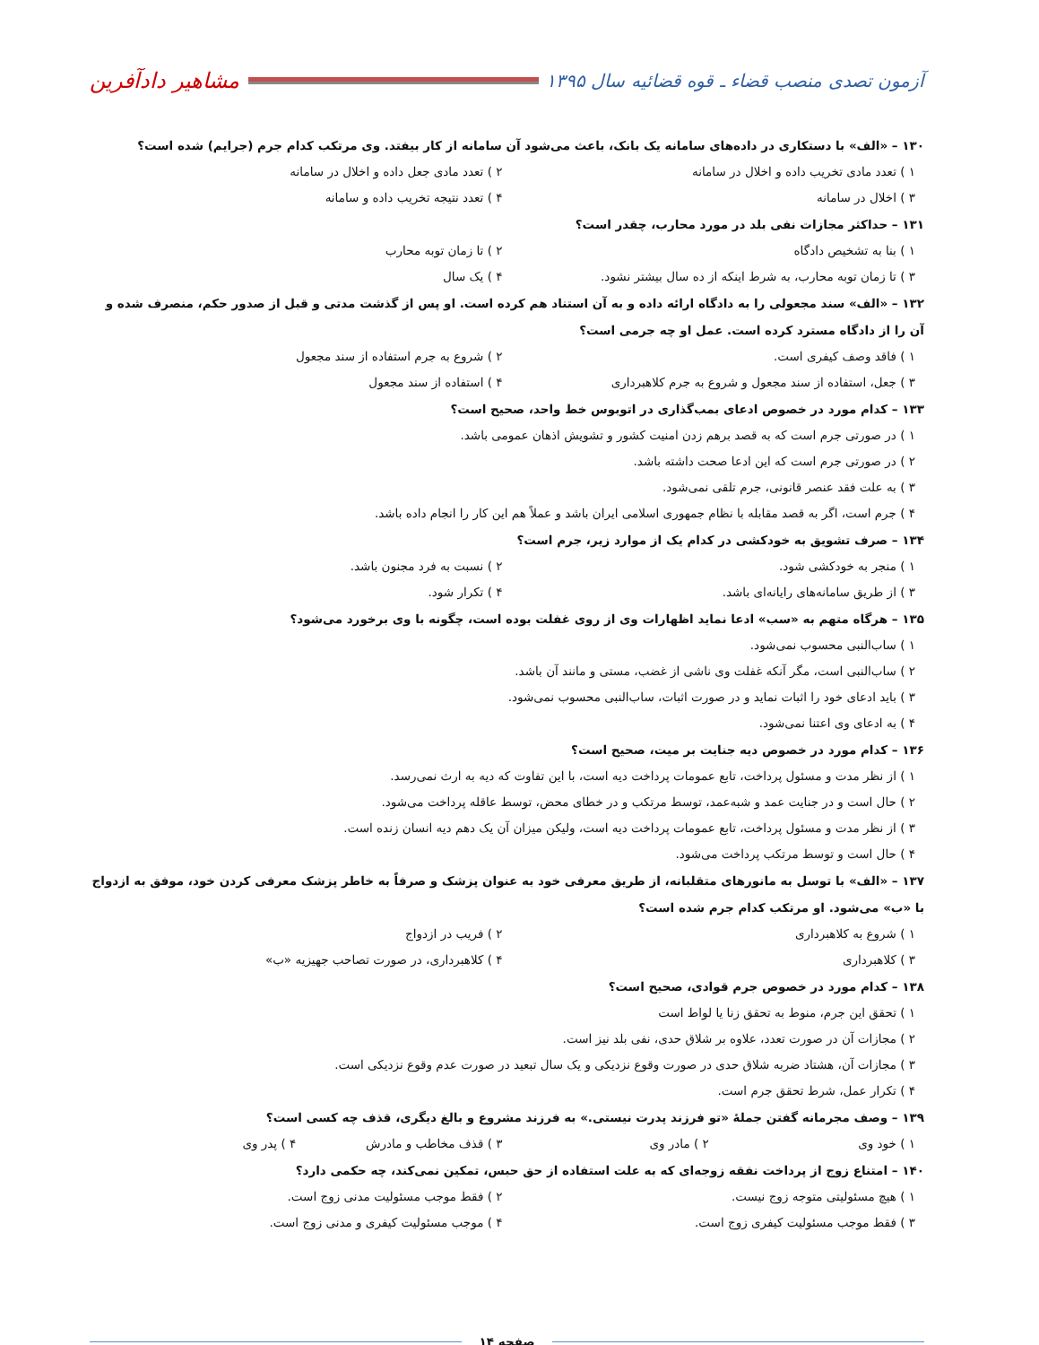آزمون تصدی منصب قضاء ـ قوه قضائیه سال ۱۳۹۵
مشاهیر دادآفرین
۱۳۰ – «الف» با دستکاری در داده‌های سامانه یک بانک، باعث می‌شود آن سامانه از کار بیفتد. وی مرتکب کدام جرم (جرایم) شده است؟
۱ ) تعدد مادی تخریب داده و اخلال در سامانه ۲ ) تعدد مادی جعل داده و اخلال در سامانه
۳ ) اخلال در سامانه ۴ ) تعدد نتیجه تخریب داده و سامانه
۱۳۱ – حداکثر مجازات نفی بلد در مورد محارب، چقدر است؟
۱ ) بنا به تشخیص دادگاه ۲ ) تا زمان توبه محارب
۳ ) تا زمان توبه محارب، به شرط اینکه از ده سال بیشتر نشود. ۴ ) یک سال
۱۳۲ – «الف» سند مجعولی را به دادگاه ارائه داده و به آن استناد هم کرده است. او پس از گذشت مدتی و قبل از صدور حکم، منصرف شده و آن را از دادگاه مسترد کرده است. عمل او چه جرمی است؟
۱ ) فاقد وصف کیفری است. ۲ ) شروع به جرم استفاده از سند مجعول
۳ ) جعل، استفاده از سند مجعول و شروع به جرم کلاهبرداری ۴ ) استفاده از سند مجعول
۱۳۳ – کدام مورد در خصوص ادعای بمب‌گذاری در اتوبوس خط واحد، صحیح است؟
۱ ) در صورتی جرم است که به قصد برهم زدن امنیت کشور و تشویش اذهان عمومی باشد.
۲ ) در صورتی جرم است که این ادعا صحت داشته باشد.
۳ ) به علت فقد عنصر قانونی، جرم تلقی نمی‌شود.
۴ ) جرم است، اگر به قصد مقابله با نظام جمهوری اسلامی ایران باشد و عملاً هم این کار را انجام داده باشد.
۱۳۴ – صرف تشویق به خودکشی در کدام یک از موارد زیر، جرم است؟
۱ ) منجر به خودکشی شود. ۲ ) نسبت به فرد مجنون باشد.
۳ ) از طریق سامانه‌های رایانه‌ای باشد. ۴ ) تکرار شود.
۱۳۵ – هرگاه متهم به «سب» ادعا نماید اظهارات وی از روی غفلت بوده است، چگونه با وی برخورد می‌شود؟
۱ ) ساب‌النبی محسوب نمی‌شود.
۲ ) ساب‌النبی است، مگر آنکه غفلت وی ناشی از غضب، مستی و مانند آن باشد.
۳ ) باید ادعای خود را اثبات نماید و در صورت اثبات، ساب‌النبی محسوب نمی‌شود.
۴ ) به ادعای وی اعتنا نمی‌شود.
۱۳۶ – کدام مورد در خصوص دیه جنایت بر میت، صحیح است؟
۱ ) از نظر مدت و مسئول پرداخت، تابع عمومات پرداخت دیه است، با این تفاوت که دیه به ارث نمی‌رسد.
۲ ) حال است و در جنایت عمد و شبه‌عمد، توسط مرتکب و در خطای محض، توسط عاقله پرداخت می‌شود.
۳ ) از نظر مدت و مسئول پرداخت، تابع عمومات پرداخت دیه است، ولیکن میزان آن یک دهم دیه انسان زنده است.
۴ ) حال است و توسط مرتکب پرداخت می‌شود.
۱۳۷ – «الف» با توسل به مانورهای متقلبانه، از طریق معرفی خود به عنوان پزشک و صرفاً به خاطر پزشک معرفی کردن خود، موفق به ازدواج با «ب» می‌شود. او مرتکب کدام جرم شده است؟
۱ ) شروع به کلاهبرداری ۲ ) فریب در ازدواج
۳ ) کلاهبرداری ۴ ) کلاهبرداری، در صورت تصاحب جهیزیه «ب»
۱۳۸ – کدام مورد در خصوص جرم قوادی، صحیح است؟
۱ ) تحقق این جرم، منوط به تحقق زنا یا لواط است
۲ ) مجازات آن در صورت تعدد، علاوه بر شلاق حدی، نفی بلد نیز است.
۳ ) مجازات آن، هشتاد ضربه شلاق حدی در صورت وقوع نزدیکی و یک سال تبعید در صورت عدم وقوع نزدیکی است.
۴ ) تکرار عمل، شرط تحقق جرم است.
۱۳۹ – وصف مجرمانه گفتن جملهٔ «تو فرزند پدرت نیستی.» به فرزند مشروع و بالغ دیگری، قذف چه کسی است؟
۱ ) خود وی ۲ ) مادر وی ۳ ) قذف مخاطب و مادرش ۴ ) پدر وی
۱۴۰ – امتناع زوج از پرداخت نفقه زوجه‌ای که به علت استفاده از حق حبس، تمکین نمی‌کند، چه حکمی دارد؟
۱ ) هیچ مسئولیتی متوجه زوج نیست. ۲ ) فقط موجب مسئولیت مدنی زوج است.
۳ ) فقط موجب مسئولیت کیفری زوج است. ۴ ) موجب مسئولیت کیفری و مدنی زوج است.
صفحه ۱۴